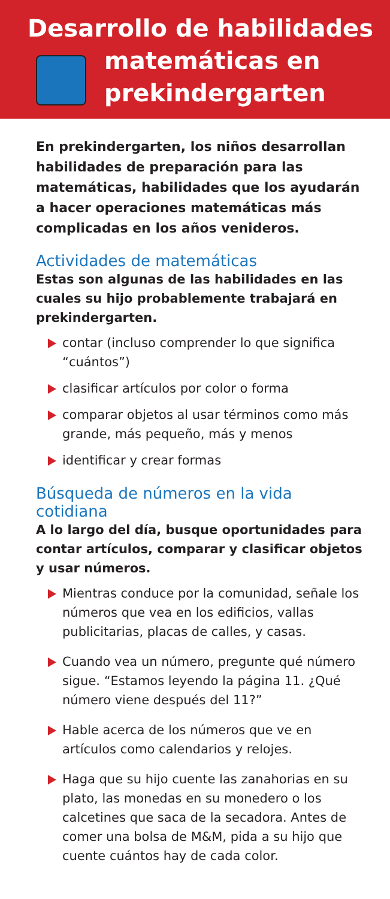Desarrollo de habilidades
matemáticas en
prekindergarten
En prekindergarten, los niños desarrollan habilidades de preparación para las matemáticas, habilidades que los ayudarán a hacer operaciones matemáticas más complicadas en los años venideros.
Actividades de matemáticas
Estas son algunas de las habilidades en las cuales su hijo probablemente trabajará en prekindergarten.
contar (incluso comprender lo que significa “cuántos”)
clasificar artículos por color o forma
comparar objetos al usar términos como más grande, más pequeño, más y menos
identificar y crear formas
Búsqueda de números en la vida cotidiana
A lo largo del día, busque oportunidades para contar artículos, comparar y clasificar objetos y usar números.
Mientras conduce por la comunidad, señale los números que vea en los edificios, vallas publicitarias, placas de calles, y casas.
Cuando vea un número, pregunte qué número sigue. “Estamos leyendo la página 11. ¿Qué número viene después del 11?”
Hable acerca de los números que ve en artículos como calendarios y relojes.
Haga que su hijo cuente las zanahorias en su plato, las monedas en su monedero o los calcetines que saca de la secadora. Antes de comer una bolsa de M&M, pida a su hijo que cuente cuántos hay de cada color.